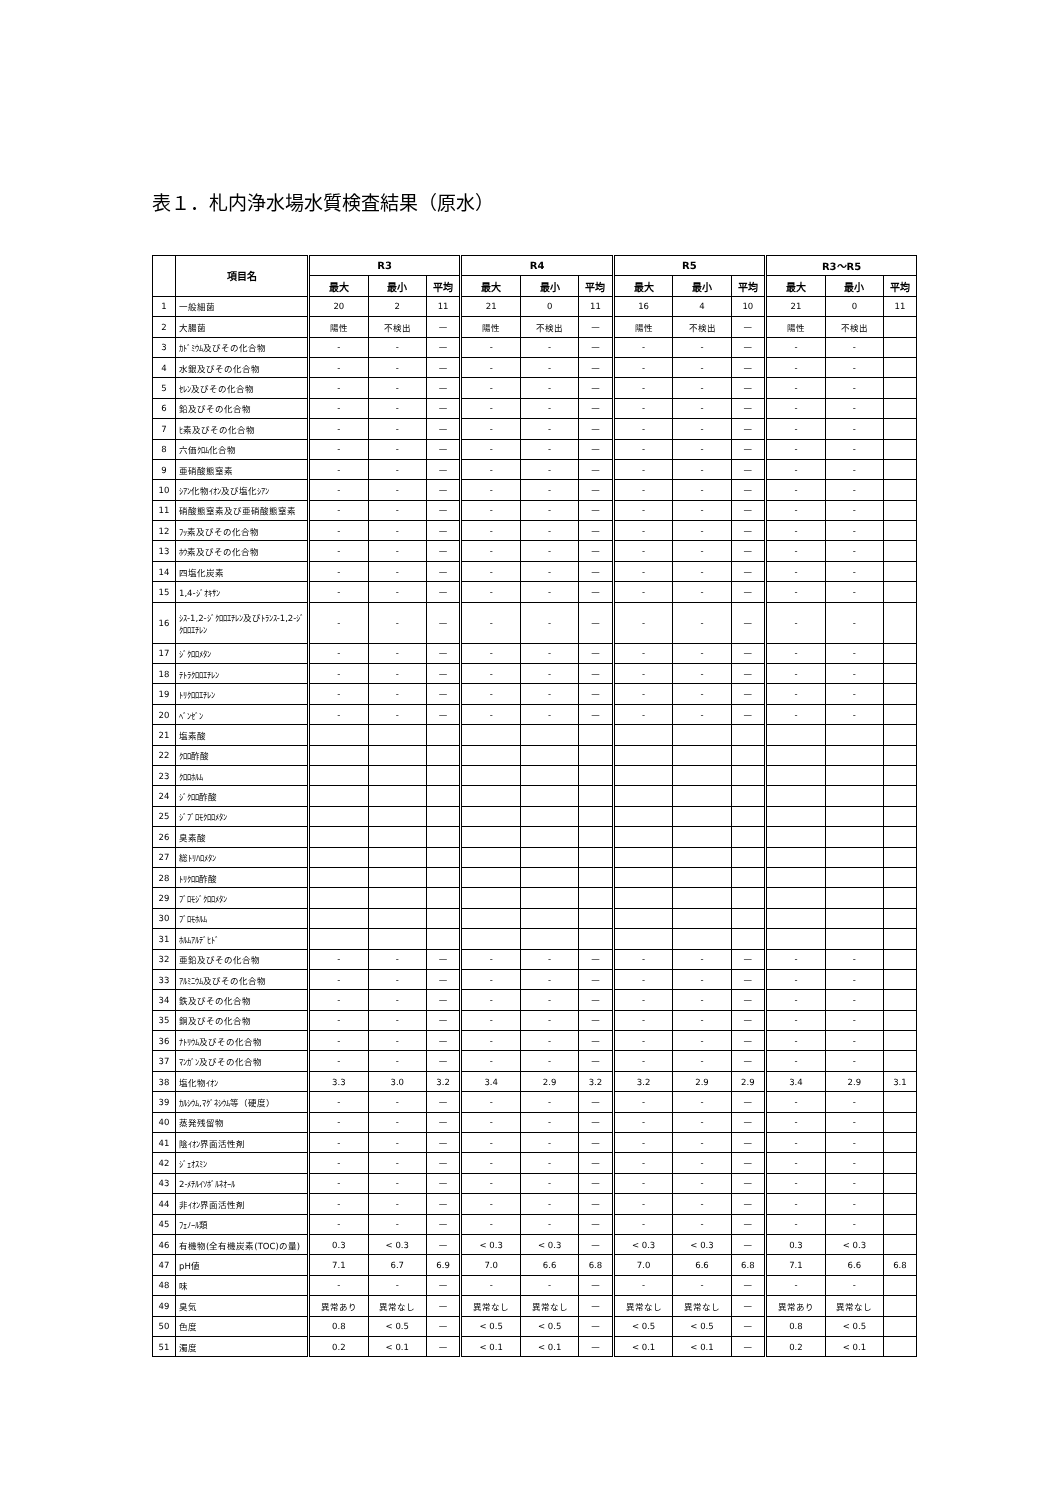表１．札内浄水場水質検査結果（原水）
| | 項目名 | R3 | | | R4 | | | R5 | | | R3～R5 | | |
| --- | --- | --- | --- | --- | --- | --- | --- | --- | --- | --- | --- | --- | --- |
| | | 最大 | 最小 | 平均 | 最大 | 最小 | 平均 | 最大 | 最小 | 平均 | 最大 | 最小 | 平均 |
| 1 | 一般細菌 | 20 | 2 | 11 | 21 | 0 | 11 | 16 | 4 | 10 | 21 | 0 | 11 |
| 2 | 大腸菌 | 陽性 | 不検出 | — | 陽性 | 不検出 | — | 陽性 | 不検出 | — | 陽性 | 不検出 | |
| 3 | ｶﾄﾞﾐｳﾑ及びその化合物 | - | - | — | - | - | — | - | - | — | - | - | |
| 4 | 水銀及びその化合物 | - | - | — | - | - | — | - | - | — | - | - | |
| 5 | ｾﾚﾝ及びその化合物 | - | - | — | - | - | — | - | - | — | - | - | |
| 6 | 鉛及びその化合物 | - | - | — | - | - | — | - | - | — | - | - | |
| 7 | ﾋ素及びその化合物 | - | - | — | - | - | — | - | - | — | - | - | |
| 8 | 六価ｸﾛﾑ化合物 | - | - | — | - | - | — | - | - | — | - | - | |
| 9 | 亜硝酸態窒素 | - | - | — | - | - | — | - | - | — | - | - | |
| 10 | ｼｱﾝ化物ｲｵﾝ及び塩化ｼｱﾝ | - | - | — | - | - | — | - | - | — | - | - | |
| 11 | 硝酸態窒素及び亜硝酸態窒素 | - | - | — | - | - | — | - | - | — | - | - | |
| 12 | ﾌｯ素及びその化合物 | - | - | — | - | - | — | - | - | — | - | - | |
| 13 | ﾎｳ素及びその化合物 | - | - | — | - | - | — | - | - | — | - | - | |
| 14 | 四塩化炭素 | - | - | — | - | - | — | - | - | — | - | - | |
| 15 | 1,4-ｼﾞｵｷｻﾝ | - | - | — | - | - | — | - | - | — | - | - | |
| 16 | ｼｽ-1,2-ｼﾞｸﾛﾛｴﾁﾚﾝ及びﾄﾗﾝｽ-1,2-ｼﾞｸﾛﾛｴﾁﾚﾝ | - | - | — | - | - | — | - | - | — | - | - | |
| 17 | ｼﾞｸﾛﾛﾒﾀﾝ | - | - | — | - | - | — | - | - | — | - | - | |
| 18 | ﾃﾄﾗｸﾛﾛｴﾁﾚﾝ | - | - | — | - | - | — | - | - | — | - | - | |
| 19 | ﾄﾘｸﾛﾛｴﾁﾚﾝ | - | - | — | - | - | — | - | - | — | - | - | |
| 20 | ﾍﾞﾝｾﾞﾝ | - | - | — | - | - | — | - | - | — | - | - | |
| 21 | 塩素酸 | | | | | | | | | | | | |
| 22 | ｸﾛﾛ酢酸 | | | | | | | | | | | | |
| 23 | ｸﾛﾛﾎﾙﾑ | | | | | | | | | | | | |
| 24 | ｼﾞｸﾛﾛ酢酸 | | | | | | | | | | | | |
| 25 | ｼﾞﾌﾞﾛﾓｸﾛﾛﾒﾀﾝ | | | | | | | | | | | | |
| 26 | 臭素酸 | | | | | | | | | | | | |
| 27 | 総ﾄﾘﾊﾛﾒﾀﾝ | | | | | | | | | | | | |
| 28 | ﾄﾘｸﾛﾛ酢酸 | | | | | | | | | | | | |
| 29 | ﾌﾞﾛﾓｼﾞｸﾛﾛﾒﾀﾝ | | | | | | | | | | | | |
| 30 | ﾌﾞﾛﾓﾎﾙﾑ | | | | | | | | | | | | |
| 31 | ﾎﾙﾑｱﾙﾃﾞﾋﾄﾞ | | | | | | | | | | | | |
| 32 | 亜鉛及びその化合物 | - | - | — | - | - | — | - | - | — | - | - | |
| 33 | ｱﾙﾐﾆｳﾑ及びその化合物 | - | - | — | - | - | — | - | - | — | - | - | |
| 34 | 鉄及びその化合物 | - | - | — | - | - | — | - | - | — | - | - | |
| 35 | 銅及びその化合物 | - | - | — | - | - | — | - | - | — | - | - | |
| 36 | ﾅﾄﾘｳﾑ及びその化合物 | - | - | — | - | - | — | - | - | — | - | - | |
| 37 | ﾏﾝｶﾞﾝ及びその化合物 | - | - | — | - | - | — | - | - | — | - | - | |
| 38 | 塩化物ｲｵﾝ | 3.3 | 3.0 | 3.2 | 3.4 | 2.9 | 3.2 | 3.2 | 2.9 | 2.9 | 3.4 | 2.9 | 3.1 |
| 39 | ｶﾙｼｳﾑ,ﾏｸﾞﾈｼｳﾑ等（硬度） | - | - | — | - | - | — | - | - | — | - | - | |
| 40 | 蒸発残留物 | - | - | — | - | - | — | - | - | — | - | - | |
| 41 | 陰ｲｵﾝ界面活性剤 | - | - | — | - | - | — | - | - | — | - | - | |
| 42 | ｼﾞｪｵｽﾐﾝ | - | - | — | - | - | — | - | - | — | - | - | |
| 43 | 2-ﾒﾁﾙｲｿﾎﾞﾙﾈｵｰﾙ | - | - | — | - | - | — | - | - | — | - | - | |
| 44 | 非ｲｵﾝ界面活性剤 | - | - | — | - | - | — | - | - | — | - | - | |
| 45 | ﾌｪﾉｰﾙ類 | - | - | — | - | - | — | - | - | — | - | - | |
| 46 | 有機物(全有機炭素(TOC)の量) | 0.3 | < 0.3 | — | < 0.3 | < 0.3 | — | < 0.3 | < 0.3 | — | 0.3 | < 0.3 | |
| 47 | pH値 | 7.1 | 6.7 | 6.9 | 7.0 | 6.6 | 6.8 | 7.0 | 6.6 | 6.8 | 7.1 | 6.6 | 6.8 |
| 48 | 味 | - | - | — | - | - | — | - | - | — | - | - | |
| 49 | 臭気 | 異常あり | 異常なし | — | 異常なし | 異常なし | — | 異常なし | 異常なし | — | 異常あり | 異常なし | |
| 50 | 色度 | 0.8 | < 0.5 | — | < 0.5 | < 0.5 | — | < 0.5 | < 0.5 | — | 0.8 | < 0.5 | |
| 51 | 濁度 | 0.2 | < 0.1 | — | < 0.1 | < 0.1 | — | < 0.1 | < 0.1 | — | 0.2 | < 0.1 | |